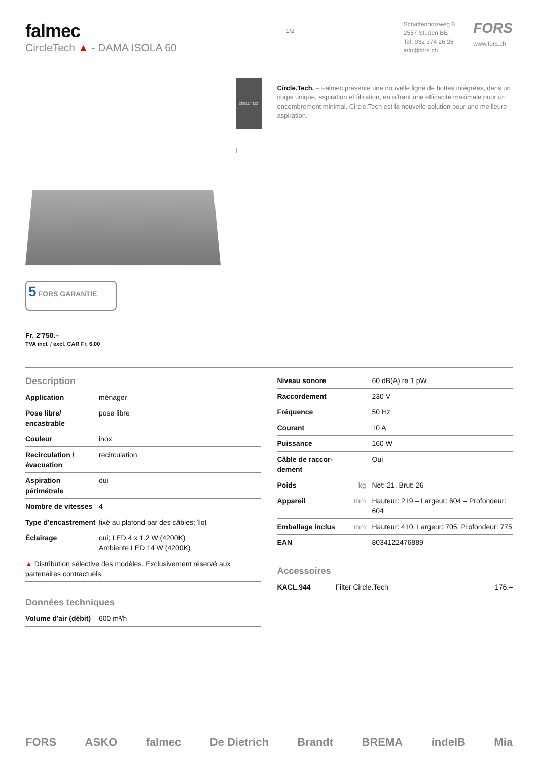falmec
CircleTech ▲ - DAMA ISOLA 60
1/2
Schaftenholzweg 8
2557 Studen BE
Tel. 032 374 26 26
info@fors.ch
FORS
www.fors.ch
5 FORS GARANTIE
Fr. 2'750.–
TVA incl. / excl. CAR Fr. 6.00
CIRCLE TECH
Circle.Tech. – Falmec présente une nouvelle ligne de hottes intégrées, dans un corps unique, aspiration et filtration, en offrant une efficacité maximale pour un encombrement minimal. Circle.Tech est la nouvelle solution pour une meilleure aspiration.
⊥
Description
| Application | ménager |
| Pose libre/ encastrable | pose libre |
| Couleur | inox |
| Recirculation / évacuation | recirculation |
| Aspiration périmétrale | oui |
| Nombre de vitesses | 4 |
| Type d'encastrement | fixé au plafond par des câbles; îlot |
| Éclairage | oui; LED 4 x 1.2 W (4200K) Ambiente LED 14 W (4200K) |
| ▲ Distribution sélective des modèles. Exclusivement réservé aux partenaires contractuels. | |
Données techniques
| Volume d'air (débit) | 600 m³/h |
| Niveau sonore | | 60 dB(A) re 1 pW |
| Raccordement | | 230 V |
| Fréquence | | 50 Hz |
| Courant | | 10 A |
| Puissance | | 160 W |
| Câble de raccor-dement | | Oui |
| Poids | kg | Net: 21, Brut: 26 |
| Appareil | mm | Hauteur: 219 – Largeur: 604 – Profondeur: 604 |
| Emballage inclus | mm | Hauteur: 410, Largeur: 705, Profondeur: 775 |
| EAN | | 8034122476889 |
Accessoires
| KACL.944 | Filter Circle.Tech | 176.– |
FORS ASKO falmec De Dietrich Brandt BREMA indelB Mia